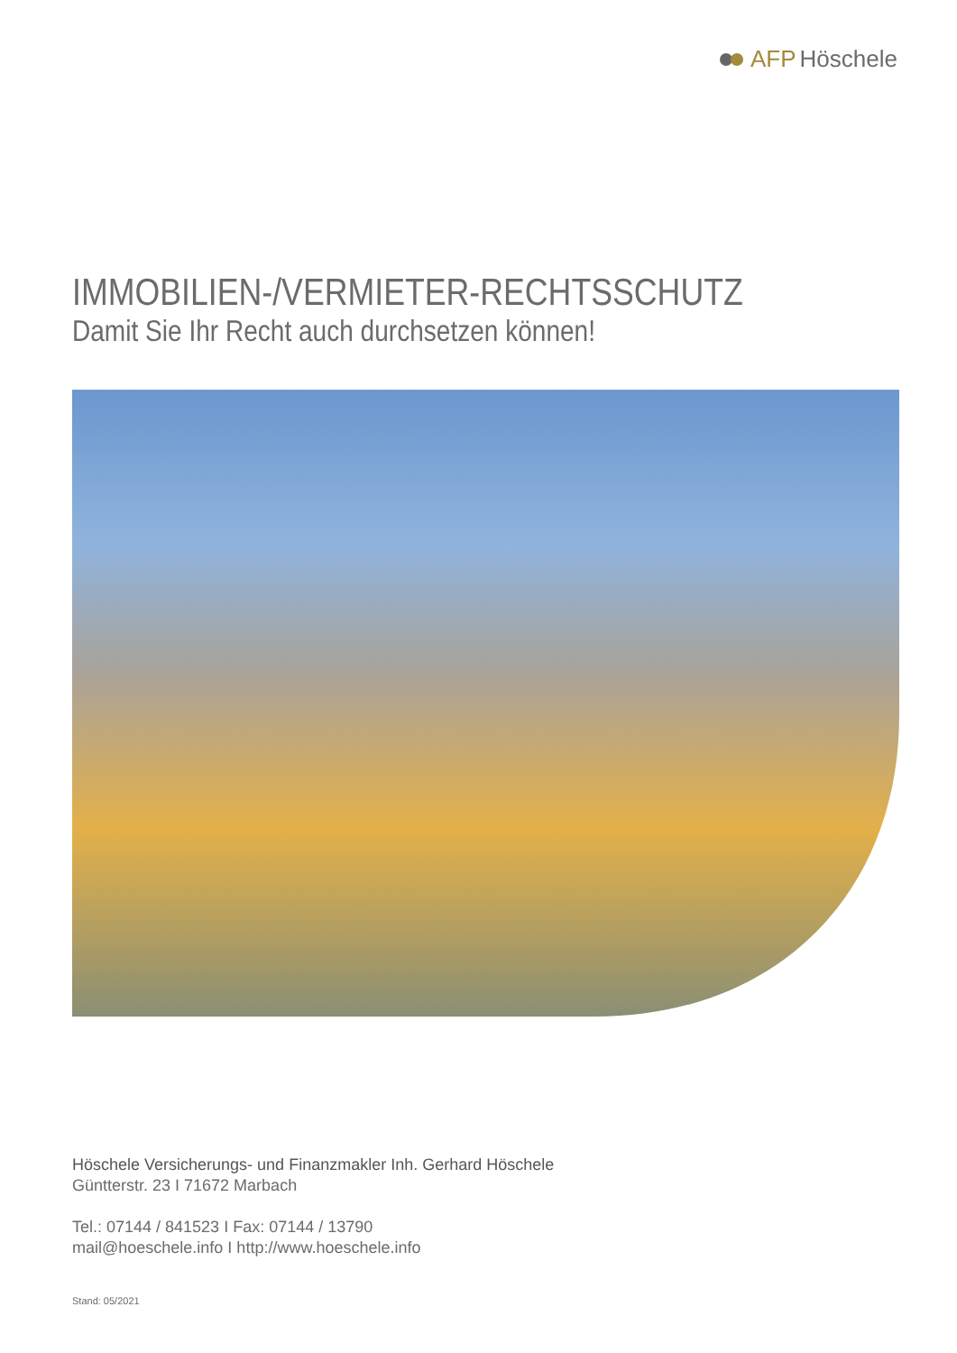AFP Höschele
IMMOBILIEN-/VERMIETER-RECHTSSCHUTZ
Damit Sie Ihr Recht auch durchsetzen können!
Höschele Versicherungs- und Finanzmakler Inh. Gerhard Höschele
Güntterstr. 23 I 71672 Marbach
Tel.: 07144 / 841523 I Fax: 07144 / 13790
mail@hoeschele.info I http://www.hoeschele.info
Stand: 05/2021